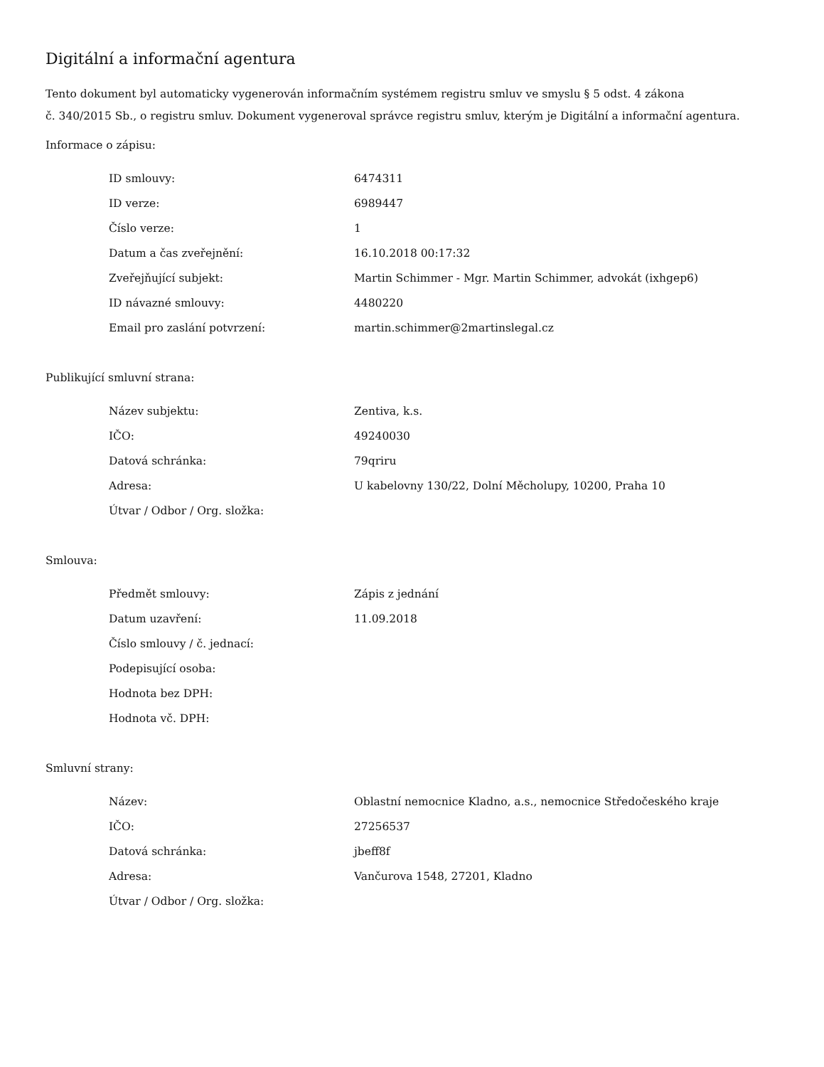Digitální a informační agentura
Tento dokument byl automaticky vygenerován informačním systémem registru smluv ve smyslu § 5 odst. 4 zákona
č. 340/2015 Sb., o registru smluv. Dokument vygeneroval správce registru smluv, kterým je Digitální a informační agentura.
Informace o zápisu:
| ID smlouvy: | 6474311 |
| ID verze: | 6989447 |
| Číslo verze: | 1 |
| Datum a čas zveřejnění: | 16.10.2018 00:17:32 |
| Zveřejňující subjekt: | Martin Schimmer - Mgr. Martin Schimmer, advokát (ixhgep6) |
| ID návazné smlouvy: | 4480220 |
| Email pro zaslání potvrzení: | martin.schimmer@2martinslegal.cz |
Publikující smluvní strana:
| Název subjektu: | Zentiva, k.s. |
| IČO: | 49240030 |
| Datová schránka: | 79qriru |
| Adresa: | U kabelovny 130/22, Dolní Měcholupy, 10200, Praha 10 |
| Útvar / Odbor / Org. složka: | |
Smlouva:
| Předmět smlouvy: | Zápis z jednání |
| Datum uzavření: | 11.09.2018 |
| Číslo smlouvy / č. jednací: | |
| Podepisující osoba: | |
| Hodnota bez DPH: | |
| Hodnota vč. DPH: | |
Smluvní strany:
| Název: | Oblastní nemocnice Kladno, a.s., nemocnice Středočeského kraje |
| IČO: | 27256537 |
| Datová schránka: | jbeff8f |
| Adresa: | Vančurova 1548, 27201, Kladno |
| Útvar / Odbor / Org. složka: | |